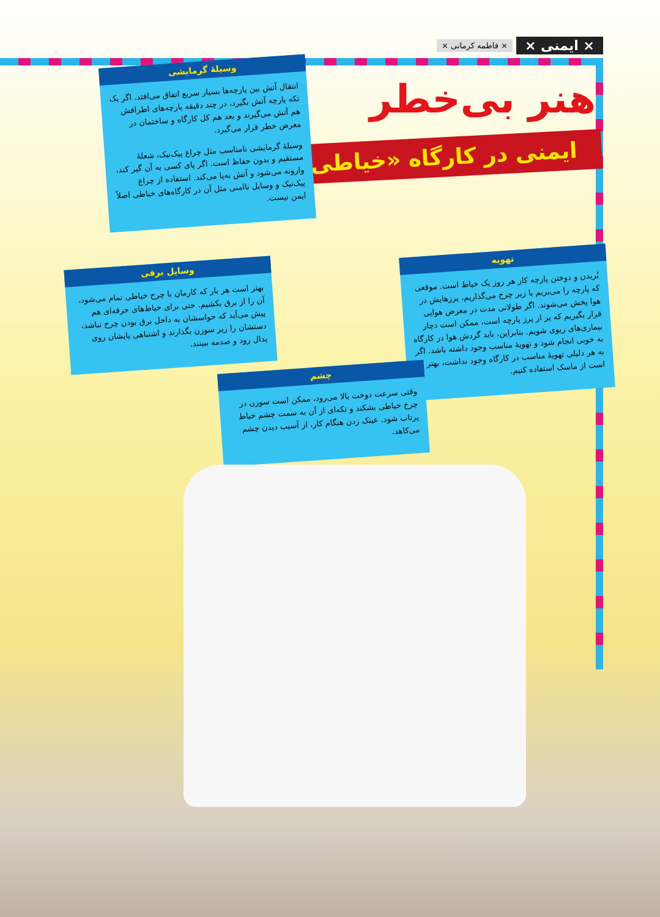× ایمنی × × فاطمه کرمانی ×
هنر بی‌خطر
ایمنی در کارگاه «خیاطی»
وسیلهٔ گرمایشی
انتقال آتش بین پارچه‌ها بسیار سریع اتفاق می‌افتد. اگر یک تکه پارچه آتش بگیرد، در چند دقیقه پارچه‌های اطرافش هم آتش می‌گیرند و بعد هم کل کارگاه و ساختمان در معرض خطر قرار می‌گیرد.
وسیلهٔ گرمایشی نامناسب مثل چراغ پیک‌نیک، شعلهٔ مستقیم و بدون حفاظ است. اگر پای کسی به آن گیر کند، وارونه می‌شود و آتش به‌پا می‌کند. استفاده از چراغ پیک‌نیک و وسایل ناامنی مثل آن در کارگاه‌های خیاطی اصلاً ایمن نیست.
وسایل برقی
بهتر است هر بار که کارمان با چرخ خیاطی تمام می‌شود، آن را از برق بکشیم. حتی برای خیاط‌های حرفه‌ای هم پیش می‌آید که حواسشان به داخل برق بودن چرخ نباشد، دستشان را زیر سوزن بگذارند و اشتباهی پایشان روی پدال رود و صدمه ببینند.
تهویه
بُریدن و دوختن پارچه کار هر روز یک خیاط است. موقعی که پارچه را می‌بریم یا زیر چرخ می‌گذاریم، پرزهایش در هوا پخش می‌شوند. اگر طولانی مدت در معرض هوایی قرار بگیریم که پر از پرز پارچه است، ممکن است دچار بیماری‌های ریوی شویم. بنابراین، باید گردش هوا در کارگاه به خوبی انجام شود و تهویهٔ مناسب وجود داشته باشد. اگر به هر دلیلی تهویهٔ مناسب در کارگاه وجود نداشت، بهتر است از ماسک استفاده کنیم.
چشم
وقتی سرعت دوخت بالا می‌رود، ممکن است سوزن در چرخ خیاطی بشکند و تکه‌ای از آن به سمت چشم خیاط پرتاب شود. عینک زدن هنگام کار، از آسیب دیدن چشم می‌کاهد.